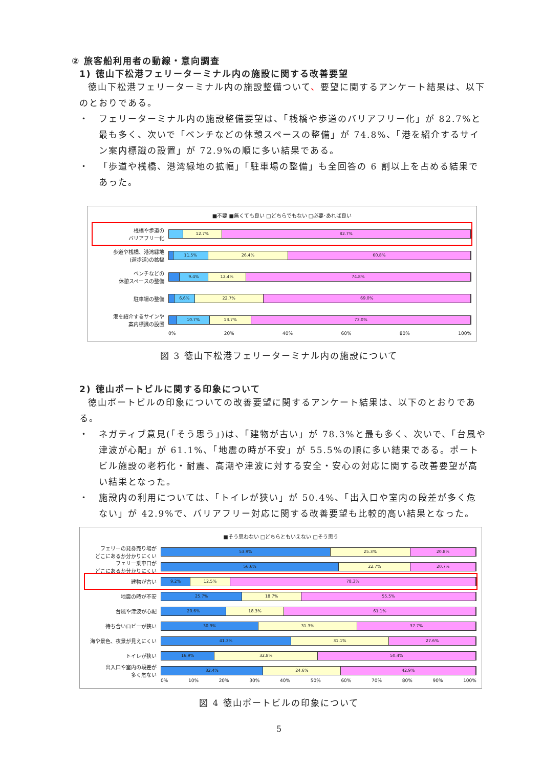② 旅客船利用者の動線・意向調査
1) 徳山下松港フェリーターミナル内の施設に関する改善要望
徳山下松港フェリーターミナル内の施設整備ついて、要望に関するアンケート結果は、以下のとおりである。
・ フェリーターミナル内の施設整備要望は、「桟橋や歩道のバリアフリー化」が 82.7%と最も多く、次いで「ベンチなどの休憩スペースの整備」が 74.8%、「港を紹介するサイン案内標識の設置」が 72.9%の順に多い結果である。
・ 「歩道や桟橋、港湾緑地の拡幅」「駐車場の整備」も全回答の 6 割以上を占める結果であった。
■不要 ■無くても良い □どちらでもない □必要･あれば良い
桟橋や歩道の
バリアフリー化
12.7% 82.7%
歩道や桟橋、港湾緑地
(遊歩道)の拡幅
11.5% 26.4% 60.8%
ベンチなどの
休憩スペースの整備
9.4% 12.4% 74.8%
駐車場の整備
6.6% 22.7% 69.0%
港を紹介するサインや
案内標識の設置
10.7% 13.7% 73.0%
0% 20% 40% 60% 80% 100%
図 3 徳山下松港フェリーターミナル内の施設について
2) 徳山ポートビルに関する印象について
徳山ポートビルの印象についての改善要望に関するアンケート結果は、以下のとおりである。
・ ネガティブ意見(「そう思う」)は、「建物が古い」が 78.3%と最も多く、次いで、「台風や津波が心配」が 61.1%、「地震の時が不安」が 55.5%の順に多い結果である。ポートビル施設の老朽化・耐震、高潮や津波に対する安全・安心の対応に関する改善要望が高い結果となった。
・ 施設内の利用については、「トイレが狭い」が 50.4%、「出入口や室内の段差が多く危ない」が 42.9%で、バリアフリー対応に関する改善要望も比較的高い結果となった。
■そう思わない □どちらともいえない □そう思う
フェリーの発券売り場が
どこにあるか分かりにくい
53.9% 25.3% 20.8%
フェリー乗車口が
どこにあるか分かりにくい
56.6% 22.7% 20.7%
建物が古い
9.2% 12.5% 78.3%
地震の時が不安
25.7% 18.7% 55.5%
台風や津波が心配
20.6% 18.3% 61.1%
待ち合いロビーが狭い
30.9% 31.3% 37.7%
海や景色、夜景が見えにくい
41.3% 31.1% 27.6%
トイレが狭い
16.9% 32.8% 50.4%
出入口や室内の段差が
多く危ない
32.4% 24.6% 42.9%
0% 10% 20% 30% 40% 50% 60% 70% 80% 90% 100%
図 4 徳山ポートビルの印象について
5